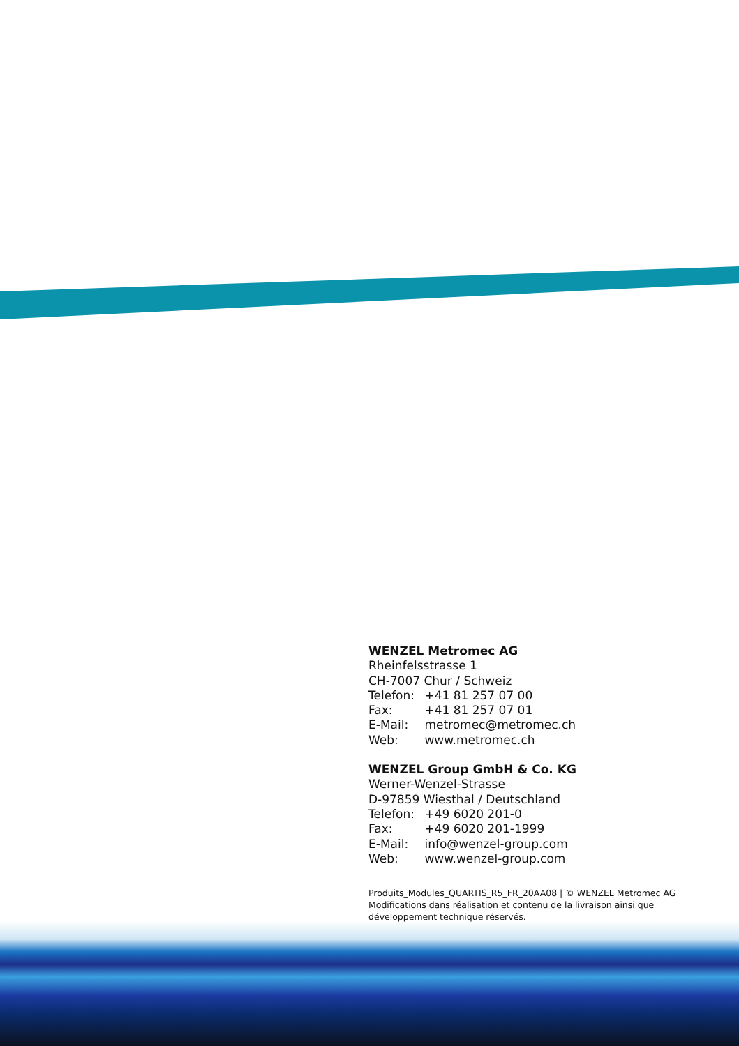WENZEL Metromec AG
Rheinfelsstrasse 1
CH-7007 Chur / Schweiz
Telefon: +41 81 257 07 00
Fax: +41 81 257 07 01
E-Mail: metromec@metromec.ch
Web: www.metromec.ch
WENZEL Group GmbH & Co. KG
Werner-Wenzel-Strasse
D-97859 Wiesthal / Deutschland
Telefon: +49 6020 201-0
Fax: +49 6020 201-1999
E-Mail: info@wenzel-group.com
Web: www.wenzel-group.com
Produits_Modules_QUARTIS_R5_FR_20AA08 | © WENZEL Metromec AG
Modifications dans réalisation et contenu de la livraison ainsi que
développement technique réservés.